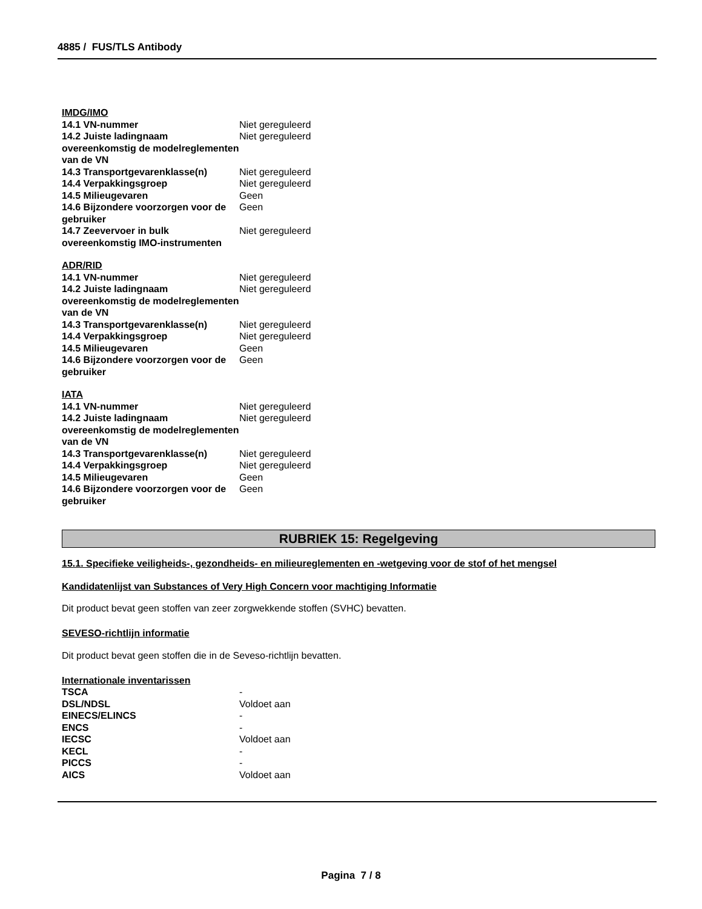4885 / FUS/TLS Antibody
IMDG/IMO
| 14.1 VN-nummer | Niet gereguleerd |
| 14.2 Juiste ladingnaam overeenkomstig de modelreglementen van de VN | Niet gereguleerd |
| 14.3 Transportgevarenklasse(n) | Niet gereguleerd |
| 14.4 Verpakkingsgroep | Niet gereguleerd |
| 14.5 Milieugevaren | Geen |
| 14.6 Bijzondere voorzorgen voor de gebruiker | Geen |
| 14.7 Zeevervoer in bulk overeenkomstig IMO-instrumenten | Niet gereguleerd |
ADR/RID
| 14.1 VN-nummer | Niet gereguleerd |
| 14.2 Juiste ladingnaam overeenkomstig de modelreglementen van de VN | Niet gereguleerd |
| 14.3 Transportgevarenklasse(n) | Niet gereguleerd |
| 14.4 Verpakkingsgroep | Niet gereguleerd |
| 14.5 Milieugevaren | Geen |
| 14.6 Bijzondere voorzorgen voor de gebruiker | Geen |
IATA
| 14.1 VN-nummer | Niet gereguleerd |
| 14.2 Juiste ladingnaam overeenkomstig de modelreglementen van de VN | Niet gereguleerd |
| 14.3 Transportgevarenklasse(n) | Niet gereguleerd |
| 14.4 Verpakkingsgroep | Niet gereguleerd |
| 14.5 Milieugevaren | Geen |
| 14.6 Bijzondere voorzorgen voor de gebruiker | Geen |
RUBRIEK 15: Regelgeving
15.1. Specifieke veiligheids-, gezondheids- en milieureglementen en -wetgeving voor de stof of het mengsel
Kandidatenlijst van Substances of Very High Concern voor machtiging Informatie
Dit product bevat geen stoffen van zeer zorgwekkende stoffen (SVHC) bevatten.
SEVESO-richtlijn informatie
Dit product bevat geen stoffen die in de Seveso-richtlijn bevatten.
Internationale inventarissen
| TSCA | - |
| DSL/NDSL | Voldoet aan |
| EINECS/ELINCS | - |
| ENCS | - |
| IECSC | Voldoet aan |
| KECL | - |
| PICCS | - |
| AICS | Voldoet aan |
Pagina 7 / 8